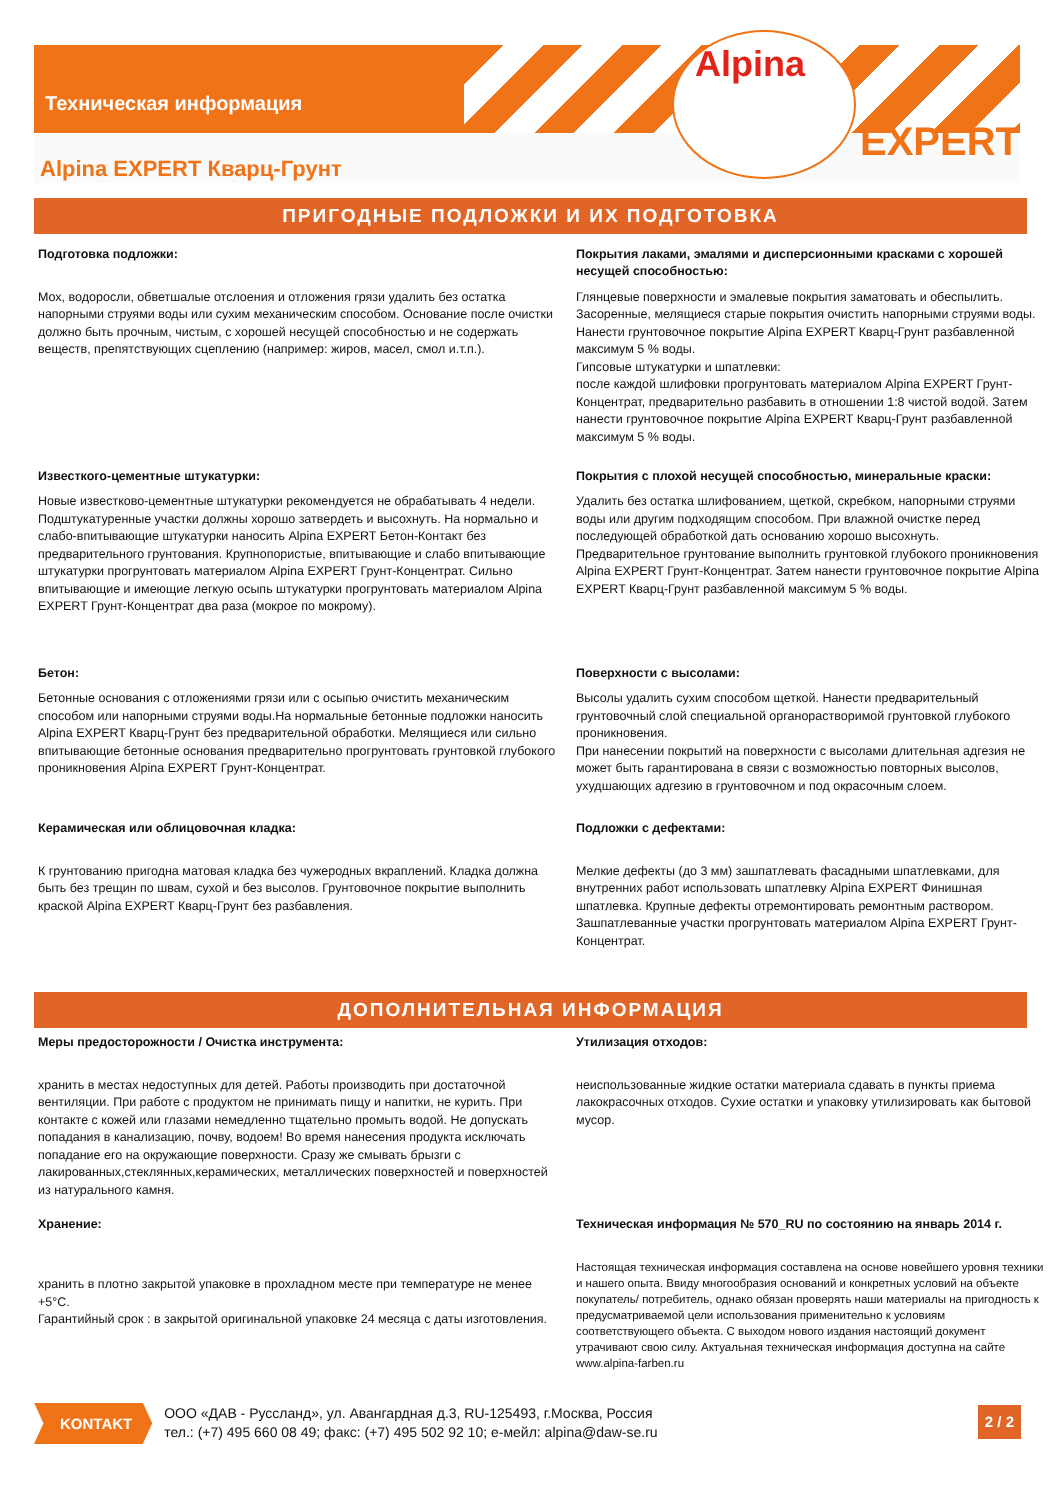Техническая информация
Alpina
EXPERT
Alpina EXPERT Кварц-Грунт
ПРИГОДНЫЕ ПОДЛОЖКИ И ИХ ПОДГОТОВКА
Подготовка подложки:
Мох, водоросли, обветшалые отслоения и отложения грязи удалить без остатка напорными струями воды или сухим механическим способом. Основание после очистки должно быть прочным, чистым, с хорошей несущей способностью и не содержать веществ, препятствующих сцеплению (например: жиров, масел, смол и.т.п.).
Известкого-цементные штукатурки:
Новые известково-цементные штукатурки рекомендуется не обрабатывать 4 недели. Подштукатуренные участки должны хорошо затвердеть и высохнуть. На нормально и слабо-впитывающие штукатурки наносить Alpina EXPERT Бетон-Контакт без предварительного грунтования. Крупнопористые, впитывающие и слабо впитывающие штукатурки прогрунтовать материалом Alpina EXPERT Грунт-Концентрат. Сильно впитывающие и имеющие легкую осыпь штукатурки прогрунтовать материалом Alpina EXPERT Грунт-Концентрат два раза (мокрое по мокрому).
Бетон:
Бетонные основания с отложениями грязи или с осыпью очистить механическим способом или напорными струями воды.На нормальные бетонные подложки наносить Alpina EXPERT Кварц-Грунт без предварительной обработки. Мелящиеся или сильно впитывающие бетонные основания предварительно прогрунтовать грунтовкой глубокого проникновения Alpina EXPERT Грунт-Концентрат.
Керамическая или облицовочная кладка:
К грунтованию пригодна матовая кладка без чужеродных вкраплений. Кладка должна быть без трещин по швам, сухой и без высолов. Грунтовочное покрытие выполнить краской Alpina EXPERT Кварц-Грунт без разбавления.
Покрытия лаками, эмалями и дисперсионными красками с хорошей несущей способностью:
Глянцевые поверхности и эмалевые покрытия заматовать и обеспылить. Засоренные, мелящиеся старые покрытия очистить напорными струями воды. Нанести грунтовочное покрытие Alpina EXPERT Кварц-Грунт разбавленной максимум 5 % воды.
Гипсовые штукатурки и шпатлевки:
после каждой шлифовки прогрунтовать материалом Alpina EXPERT Грунт-Концентрат, предварительно разбавить в отношении 1:8 чистой водой. Затем нанести грунтовочное покрытие Alpina EXPERT Кварц-Грунт разбавленной максимум 5 % воды.
Покрытия с плохой несущей способностью, минеральные краски:
Удалить без остатка шлифованием, щеткой, скребком, напорными струями воды или другим подходящим способом. При влажной очистке перед последующей обработкой дать основанию хорошо высохнуть. Предварительное грунтование выполнить грунтовкой глубокого проникновения Alpina EXPERT Грунт-Концентрат. Затем нанести грунтовочное покрытие Alpina EXPERT Кварц-Грунт разбавленной максимум 5 % воды.
Поверхности с высолами:
Высолы удалить сухим способом щеткой. Нанести предварительный грунтовочный слой специальной органорастворимой грунтовкой глубокого проникновения.
При нанесении покрытий на поверхности с высолами длительная адгезия не может быть гарантирована в связи с возможностью повторных высолов, ухудшающих адгезию в грунтовочном и под окрасочным слоем.
Подложки с дефектами:
Мелкие дефекты (до 3 мм) зашпатлевать фасадными шпатлевками, для внутренних работ использовать шпатлевку Alpina EXPERT Финишная шпатлевка. Крупные дефекты отремонтировать ремонтным раствором. Зашпатлеванные участки прогрунтовать материалом Alpina EXPERT Грунт-Концентрат.
ДОПОЛНИТЕЛЬНАЯ ИНФОРМАЦИЯ
Меры предосторожности / Очистка инструмента:
хранить в местах недоступных для детей. Работы производить при достаточной вентиляции. При работе с продуктом не принимать пищу и напитки, не курить. При контакте с кожей или глазами немедленно тщательно промыть водой. Не допускать попадания в канализацию, почву, водоем! Во время нанесения продукта исключать попадание его на окружающие поверхности. Сразу же смывать брызги с лакированных,стеклянных,керамических, металлических поверхностей и поверхностей из натурального камня.
Хранение:
хранить в плотно закрытой упаковке в прохладном месте при температуре не менее +5°C.
Гарантийный срок : в закрытой оригинальной упаковке 24 месяца с даты изготовления.
Утилизация отходов:
неиспользованные жидкие остатки материала сдавать в пункты приема лакокрасочных отходов. Сухие остатки и упаковку утилизировать как бытовой мусор.
Техническая информация № 570_RU по состоянию на январь 2014 г.
Настоящая техническая информация составлена на основе новейшего уровня техники и нашего опыта. Ввиду многообразия оснований и конкретных условий на объекте покупатель/ потребитель, однако обязан проверять наши материалы на пригодность к предусматриваемой цели использования применительно к условиям соответствующего объекта. С выходом нового издания настоящий документ утрачивают свою силу. Актуальная техническая информация доступна на сайте www.alpina-farben.ru
KONTAKT
ООО «ДАВ - Руссланд», ул. Авангардная д.3, RU-125493, г.Москва, Россия
тел.: (+7) 495 660 08 49; факс: (+7) 495 502 92 10; е-мейл: alpina@daw-se.ru
2 / 2